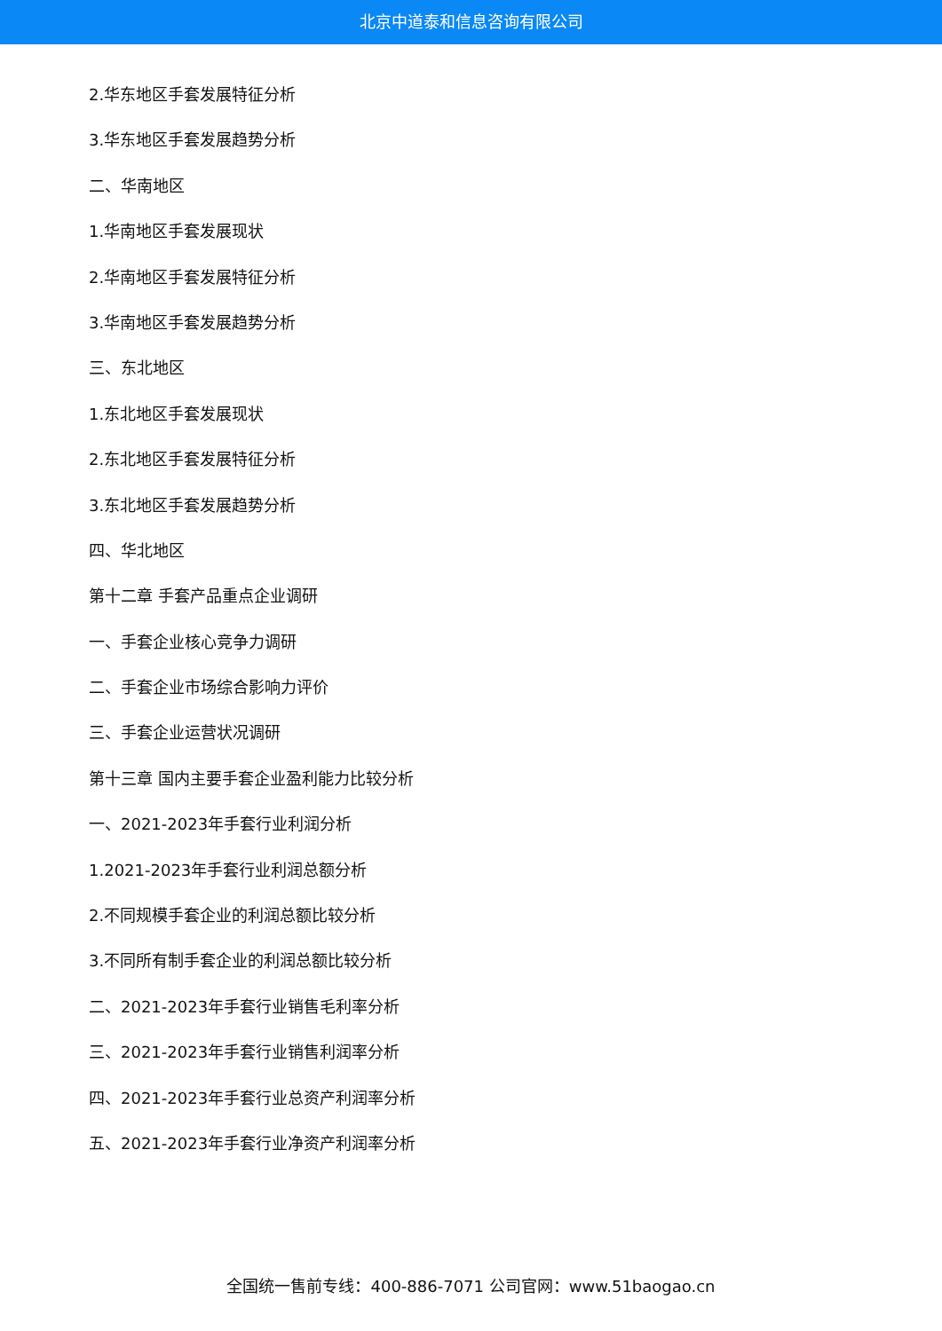北京中道泰和信息咨询有限公司
2.华东地区手套发展特征分析
3.华东地区手套发展趋势分析
二、华南地区
1.华南地区手套发展现状
2.华南地区手套发展特征分析
3.华南地区手套发展趋势分析
三、东北地区
1.东北地区手套发展现状
2.东北地区手套发展特征分析
3.东北地区手套发展趋势分析
四、华北地区
第十二章 手套产品重点企业调研
一、手套企业核心竞争力调研
二、手套企业市场综合影响力评价
三、手套企业运营状况调研
第十三章 国内主要手套企业盈利能力比较分析
一、2021-2023年手套行业利润分析
1.2021-2023年手套行业利润总额分析
2.不同规模手套企业的利润总额比较分析
3.不同所有制手套企业的利润总额比较分析
二、2021-2023年手套行业销售毛利率分析
三、2021-2023年手套行业销售利润率分析
四、2021-2023年手套行业总资产利润率分析
五、2021-2023年手套行业净资产利润率分析
全国统一售前专线：400-886-7071 公司官网：www.51baogao.cn